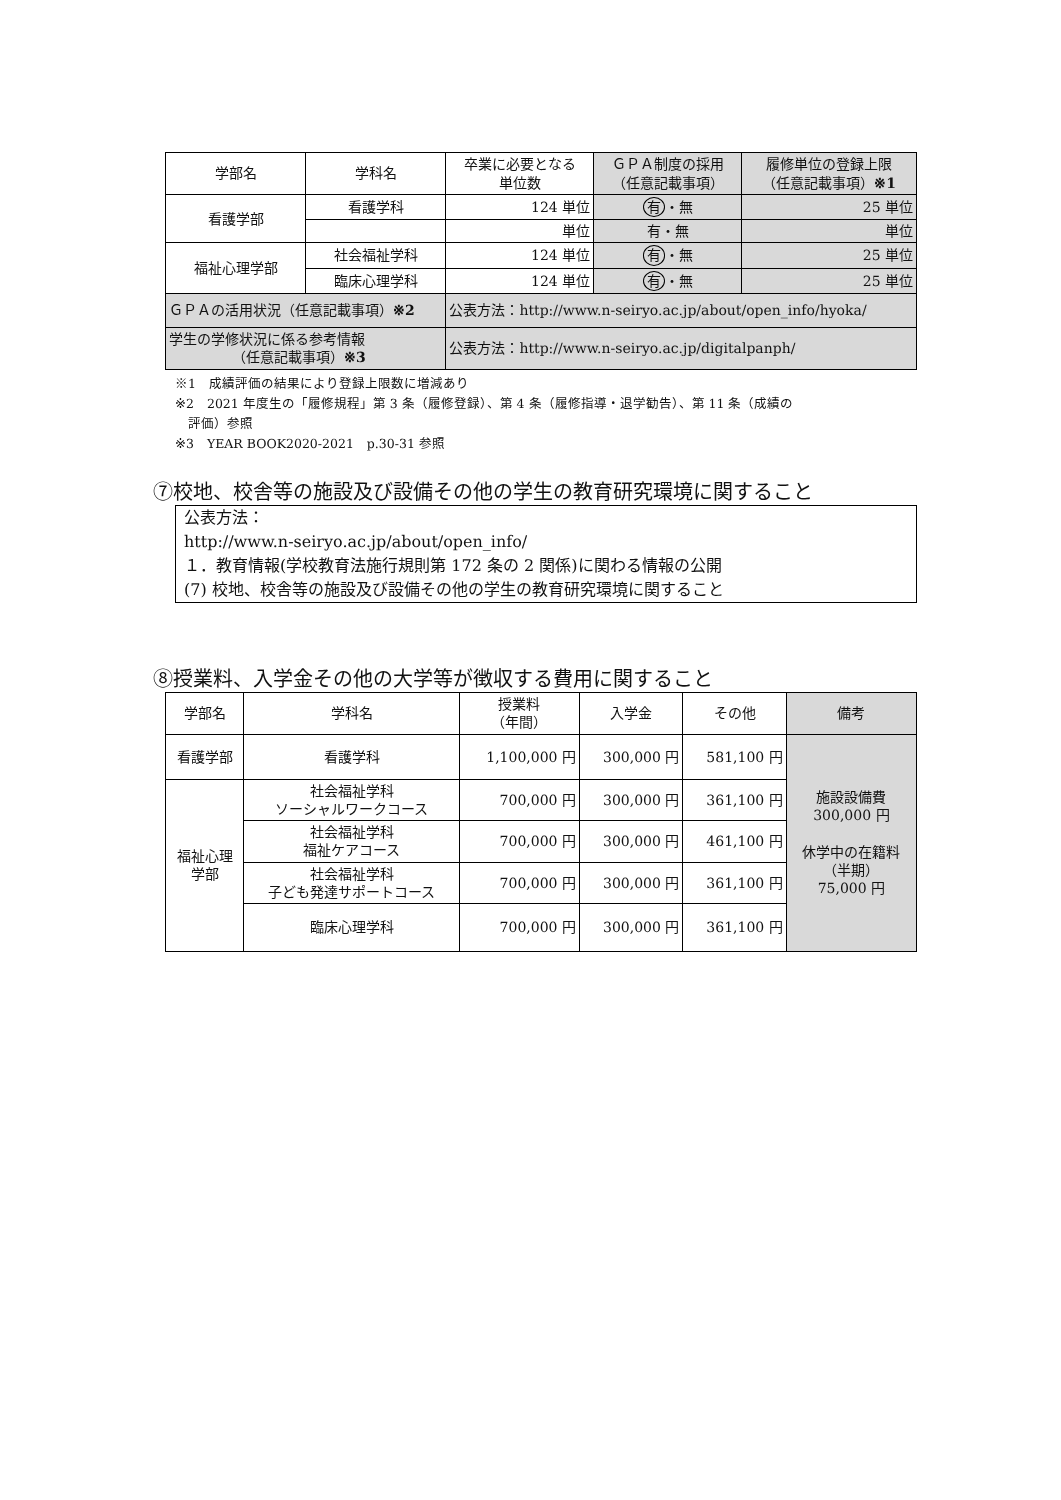| 学部名 | 学科名 | 卒業に必要となる 単位数 | ＧＰＡ制度の採用 （任意記載事項） | 履修単位の登録上限 （任意記載事項） ※1 |
| --- | --- | --- | --- | --- |
| 看護学部 | 看護学科 | 124 単位 | 有 ・無 | 25 単位 |
| | | 単位 | 有・無 | 単位 |
| 福祉心理学部 | 社会福祉学科 | 124 単位 | 有 ・無 | 25 単位 |
| | 臨床心理学科 | 124 単位 | 有 ・無 | 25 単位 |
| ＧＰＡの活用状況（任意記載事項） ※2 | | 公表方法：http://www.n-seiryo.ac.jp/about/open_info/hyoka/ | | |
| 学生の学修状況に係る参考情報 （任意記載事項） ※3 | | 公表方法：http://www.n-seiryo.ac.jp/digitalpanph/ | | |
※1　成績評価の結果により登録上限数に増減あり
※2　2021 年度生の「履修規程」第 3 条（履修登録）、第 4 条（履修指導・退学勧告）、第 11 条（成績の
　評価）参照
※3　YEAR BOOK2020-2021　p.30-31 参照
⑦校地、校舎等の施設及び設備その他の学生の教育研究環境に関すること
公表方法：
http://www.n-seiryo.ac.jp/about/open_info/
１．教育情報(学校教育法施行規則第 172 条の 2 関係)に関わる情報の公開
(7) 校地、校舎等の施設及び設備その他の学生の教育研究環境に関すること
⑧授業料、入学金その他の大学等が徴収する費用に関すること
| 学部名 | 学科名 | 授業料 （年間） | 入学金 | その他 | 備考 |
| --- | --- | --- | --- | --- | --- |
| 看護学部 | 看護学科 | 1,100,000 円 | 300,000 円 | 581,100 円 | 施設設備費 300,000 円 休学中の在籍料 （半期） 75,000 円 |
| 福祉心理 学部 | 社会福祉学科 ソーシャルワークコース | 700,000 円 | 300,000 円 | 361,100 円 | |
| | 社会福祉学科 福祉ケアコース | 700,000 円 | 300,000 円 | 461,100 円 | |
| | 社会福祉学科 子ども発達サポートコース | 700,000 円 | 300,000 円 | 361,100 円 | |
| | 臨床心理学科 | 700,000 円 | 300,000 円 | 361,100 円 | |